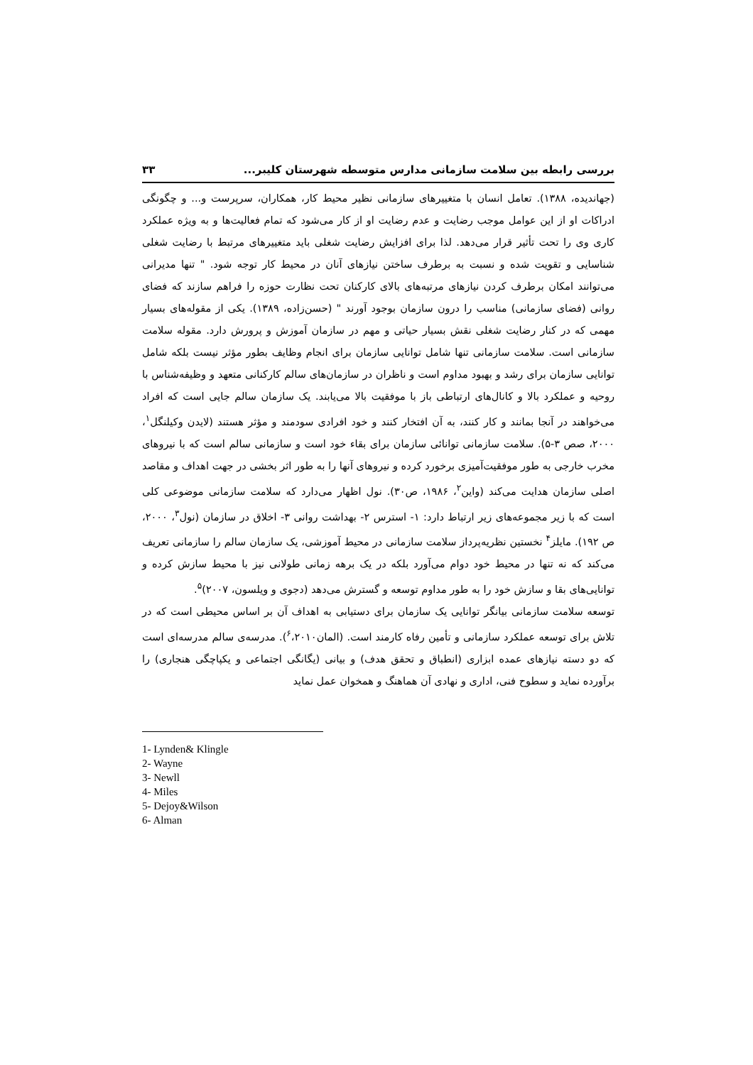بررسی رابطه بین سلامت سازمانی مدارس متوسطه شهرستان کلیبر... ۳۳
(جهاندیده، ۱۳۸۸). تعامل انسان با متغییرهای سازمانی نظیر محیط کار، همکاران، سرپرست و... و چگونگی ادراکات او از این عوامل موجب رضایت و عدم رضایت او از کار می‌شود که تمام فعالیت‌ها و به ویژه عملکرد کاری وی را تحت تأثیر قرار می‌دهد. لذا برای افزایش رضایت شغلی باید متغییرهای مرتبط با رضایت شغلی شناسایی و تقویت شده و نسبت به برطرف ساختن نیازهای آنان در محیط کار توجه شود. " تنها مدیرانی می‌توانند امکان برطرف کردن نیازهای مرتبه‌های بالای کارکنان تحت نظارت حوزه را فراهم سازند که فضای روانی (فضای سازمانی) مناسب را درون سازمان بوجود آورند " (حسن‌زاده، ۱۳۸۹). یکی از مقوله‌های بسیار مهمی که در کنار رضایت شغلی نقش بسیار حیاتی و مهم در سازمان آموزش و پرورش دارد. مقوله سلامت سازمانی است. سلامت سازمانی تنها شامل توانایی سازمان برای انجام وظایف بطور مؤثر نیست بلکه شامل توانایی سازمان برای رشد و بهبود مداوم است و ناظران در سازمان‌های سالم کارکنانی متعهد و وظیفه‌شناس با روحیه و عملکرد بالا و کانال‌های ارتباطی باز با موفقیت بالا می‌یابند. یک سازمان سالم جایی است که افراد می‌خواهند در آنجا بمانند و کار کنند، به آن افتخار کنند و خود افرادی سودمند و مؤثر هستند (لایدن وکیلنگل<sup>۱</sup>، ۲۰۰۰، صص ۳-۵). سلامت سازمانی توانائی سازمان برای بقاء خود است و سازمانی سالم است که با نیروهای مخرب خارجی به طور موفقیت‌آمیزی برخورد کرده و نیروهای آنها را به طور اثر بخشی در جهت اهداف و مقاصد اصلی سازمان هدایت می‌کند (واین<sup>۲</sup>، ۱۹۸۶، ص۳۰). نول اظهار می‌دارد که سلامت سازمانی موضوعی کلی است که با زیر مجموعه‌های زیر ارتباط دارد: ۱- استرس ۲- بهداشت روانی ۳- اخلاق در سازمان (نول<sup>۳</sup>، ۲۰۰۰، ص ۱۹۲). مایلز<sup>۴</sup> نخستین نظریه‌پرداز سلامت سازمانی در محیط آموزشی، یک سازمان سالم را سازمانی تعریف می‌کند که نه تنها در محیط خود دوام می‌آورد بلکه در یک برهه زمانی طولانی نیز با محیط سازش کرده و توانایی‌های بقا و سازش خود را به طور مداوم توسعه و گسترش می‌دهد (دجوی و ویلسون، ۲۰۰۷)<sup>۵</sup>.
توسعه سلامت سازمانی بیانگر توانایی یک سازمان برای دستیابی به اهداف آن بر اساس محیطی است که در تلاش برای توسعه عملکرد سازمانی و تأمین رفاه کارمند است. (المان<sup>۶</sup>،۲۰۱۰). مدرسه‌ی سالم مدرسه‌ای است که دو دسته نیازهای عمده ابزاری (انطباق و تحقق هدف) و بیانی (یگانگی اجتماعی و یکپاچگی هنجاری) را برآورده نماید و سطوح فنی، اداری و نهادی آن هماهنگ و همخوان عمل نماید
1- Lynden& Klingle
2- Wayne
3- Newll
4- Miles
5- Dejoy&Wilson
6- Alman